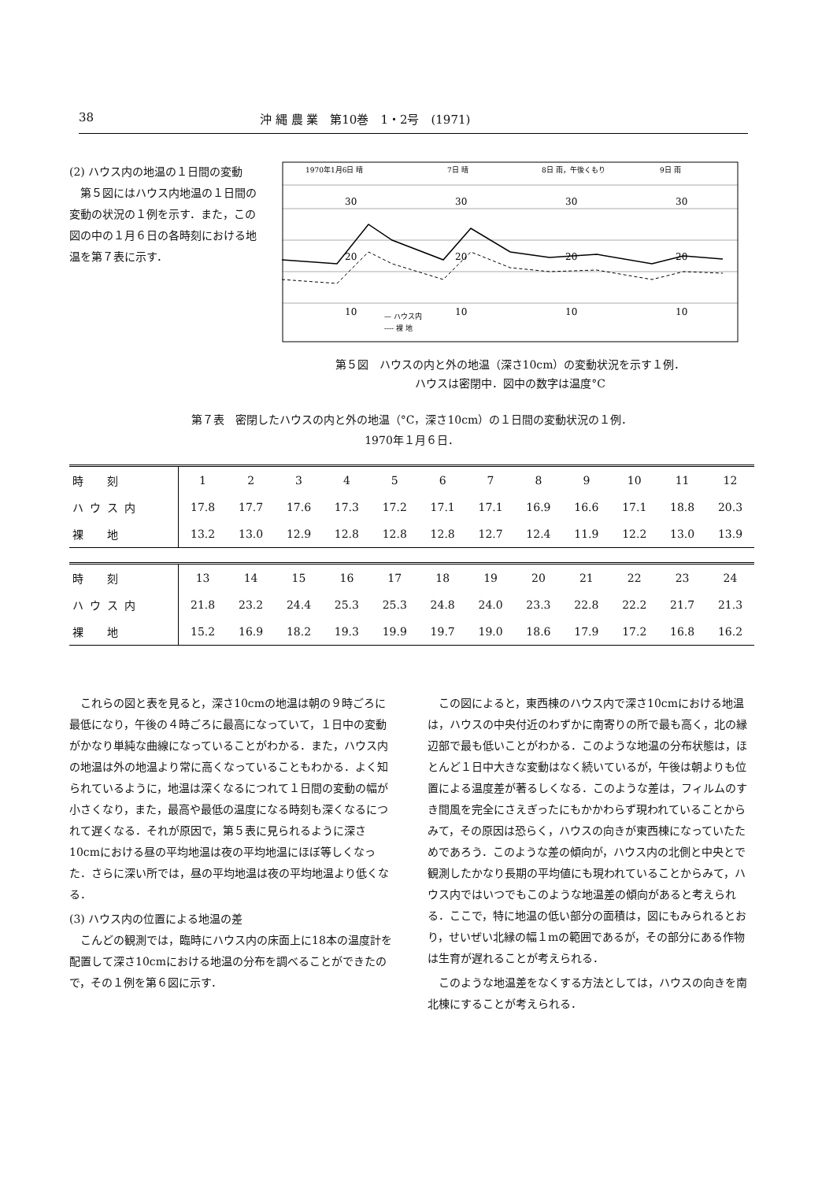38 沖 縄 農 業　第10巻　1・2号　(1971)
(2) ハウス内の地温の１日間の変動
第５図にはハウス内地温の１日間の変動の状況の１例を示す．また，この図の中の１月６日の各時刻における地温を第７表に示す．
1970年1月6日 晴
7日 晴
8日 雨，午後くもり
9日 雨
30
30
30
30
20
20
20
20
10
10
10
10
— ハウス内
---- 裸 地
第５図　ハウスの内と外の地温（深さ10cm）の変動状況を示す１例．
ハウスは密閉中．図中の数字は温度°C
第７表　密閉したハウスの内と外の地温（°C，深さ10cm）の１日間の変動状況の１例．
1970年１月６日．
| 時 刻 | 1 | 2 | 3 | 4 | 5 | 6 | 7 | 8 | 9 | 10 | 11 | 12 |
| ハウス内 | 17.8 | 17.7 | 17.6 | 17.3 | 17.2 | 17.1 | 17.1 | 16.9 | 16.6 | 17.1 | 18.8 | 20.3 |
| 裸 地 | 13.2 | 13.0 | 12.9 | 12.8 | 12.8 | 12.8 | 12.7 | 12.4 | 11.9 | 12.2 | 13.0 | 13.9 |
| 時 刻 | 13 | 14 | 15 | 16 | 17 | 18 | 19 | 20 | 21 | 22 | 23 | 24 |
| ハウス内 | 21.8 | 23.2 | 24.4 | 25.3 | 25.3 | 24.8 | 24.0 | 23.3 | 22.8 | 22.2 | 21.7 | 21.3 |
| 裸 地 | 15.2 | 16.9 | 18.2 | 19.3 | 19.9 | 19.7 | 19.0 | 18.6 | 17.9 | 17.2 | 16.8 | 16.2 |
これらの図と表を見ると，深さ10cmの地温は朝の９時ごろに最低になり，午後の４時ごろに最高になっていて，１日中の変動がかなり単純な曲線になっていることがわかる．また，ハウス内の地温は外の地温より常に高くなっていることもわかる．よく知られているように，地温は深くなるにつれて１日間の変動の幅が小さくなり，また，最高や最低の温度になる時刻も深くなるにつれて遅くなる．それが原因で，第５表に見られるように深さ10cmにおける昼の平均地温は夜の平均地温にほぼ等しくなった．さらに深い所では，昼の平均地温は夜の平均地温より低くなる．
(3) ハウス内の位置による地温の差
こんどの観測では，臨時にハウス内の床面上に18本の温度計を配置して深さ10cmにおける地温の分布を調べることができたので，その１例を第６図に示す．
この図によると，東西棟のハウス内で深さ10cmにおける地温は，ハウスの中央付近のわずかに南寄りの所で最も高く，北の縁辺部で最も低いことがわかる．このような地温の分布状態は，ほとんど１日中大きな変動はなく続いているが，午後は朝よりも位置による温度差が著るしくなる．このような差は，フィルムのすき間風を完全にさえぎったにもかかわらず現われていることからみて，その原因は恐らく，ハウスの向きが東西棟になっていたためであろう．このような差の傾向が，ハウス内の北側と中央とで観測したかなり長期の平均値にも現われていることからみて，ハウス内ではいつでもこのような地温差の傾向があると考えられる．ここで，特に地温の低い部分の面積は，図にもみられるとおり，せいぜい北縁の幅１mの範囲であるが，その部分にある作物は生育が遅れることが考えられる．
このような地温差をなくする方法としては，ハウスの向きを南北棟にすることが考えられる．